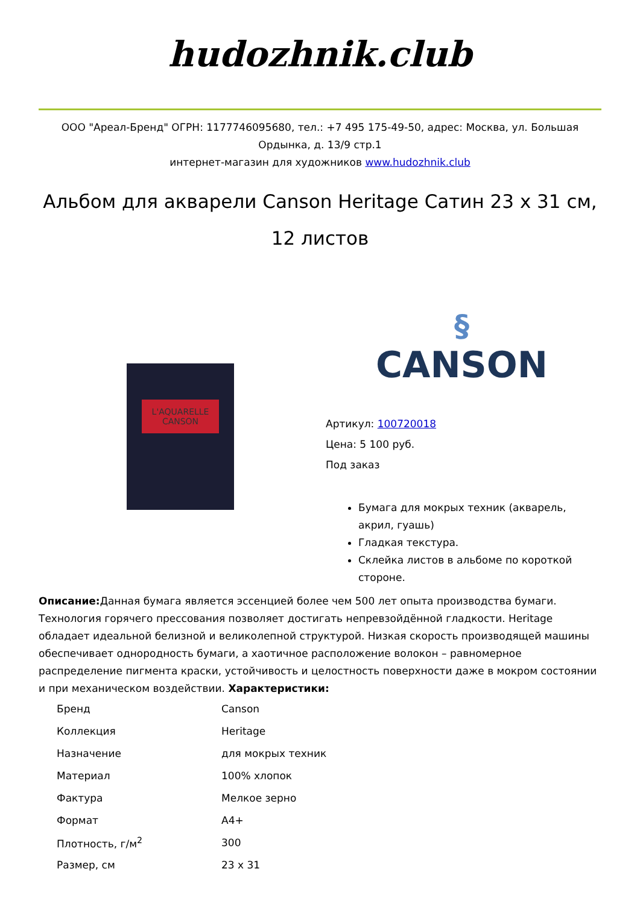hudozhnik.club
ООО "Ареал-Бренд" ОГРН: 1177746095680, тел.: +7 495 175-49-50, адрес: Москва, ул. Большая Ордынка, д. 13/9 стр.1
интернет-магазин для художников www.hudozhnik.club
Альбом для акварели Canson Heritage Сатин 23 x 31 см, 12 листов
L'AQUARELLE
CANSON
§
CANSON
Артикул: 100720018
Цена: 5 100 руб.
Под заказ
Бумага для мокрых техник (акварель, акрил, гуашь)
Гладкая текстура.
Склейка листов в альбоме по короткой стороне.
Описание: Данная бумага является эссенцией более чем 500 лет опыта производства бумаги. Технология горячего прессования позволяет достигать непревзойдённой гладкости. Heritage обладает идеальной белизной и великолепной структурой. Низкая скорость производящей машины обеспечивает однородность бумаги, а хаотичное расположение волокон – равномерное распределение пигмента краски, устойчивость и целостность поверхности даже в мокром состоянии и при механическом воздействии. Характеристики:
| Бренд | Canson |
| Коллекция | Heritage |
| Назначение | для мокрых техник |
| Материал | 100% хлопок |
| Фактура | Мелкое зерно |
| Формат | A4+ |
| Плотность, г/м<sup>2</sup> | 300 |
| Размер, см | 23 x 31 |